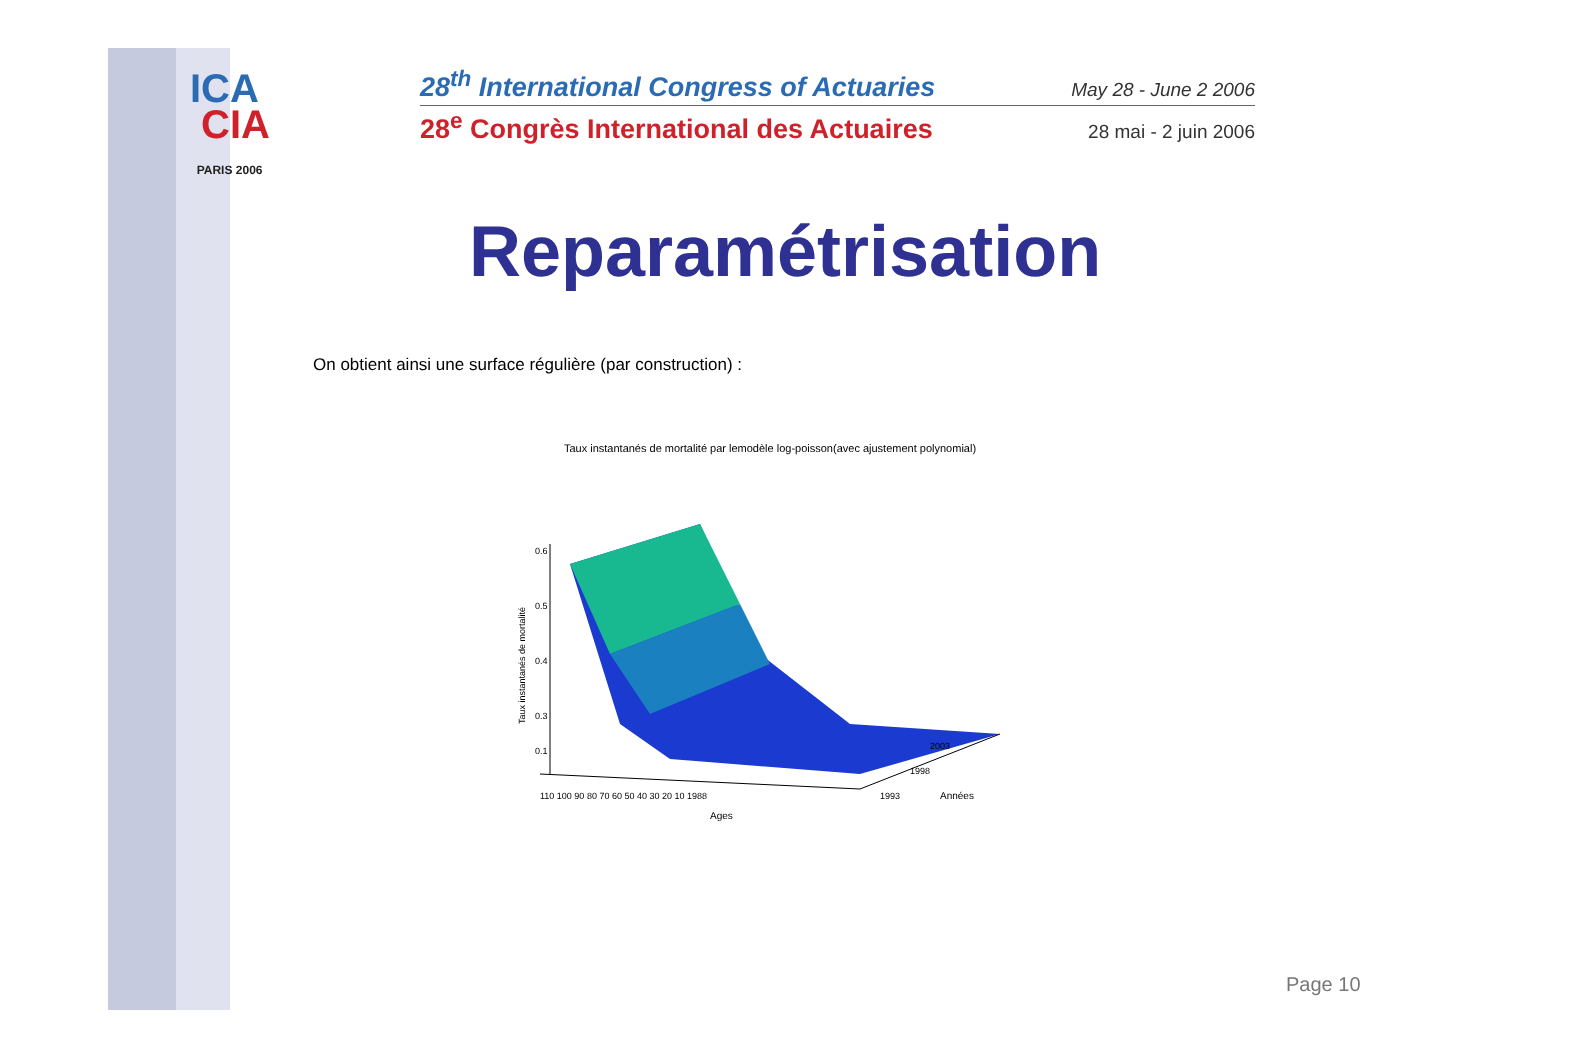ICA
CIA
PARIS 2006
28<sup>th</sup> International Congress of Actuaries May 28 - June 2 2006
28<sup>e</sup> Congrès International des Actuaires 28 mai - 2 juin 2006
Reparamétrisation
On obtient ainsi une surface régulière (par construction) :
Taux instantanés de mortalité par lemodèle log-poisson(avec ajustement polynomial)
0.6
0.5
0.4
0.3
0.1
110 100 90 80 70 60 50 40 30 20 10 1988
Ages
2003
1998
1993
Années
Taux instantanés de mortalité
Page 10